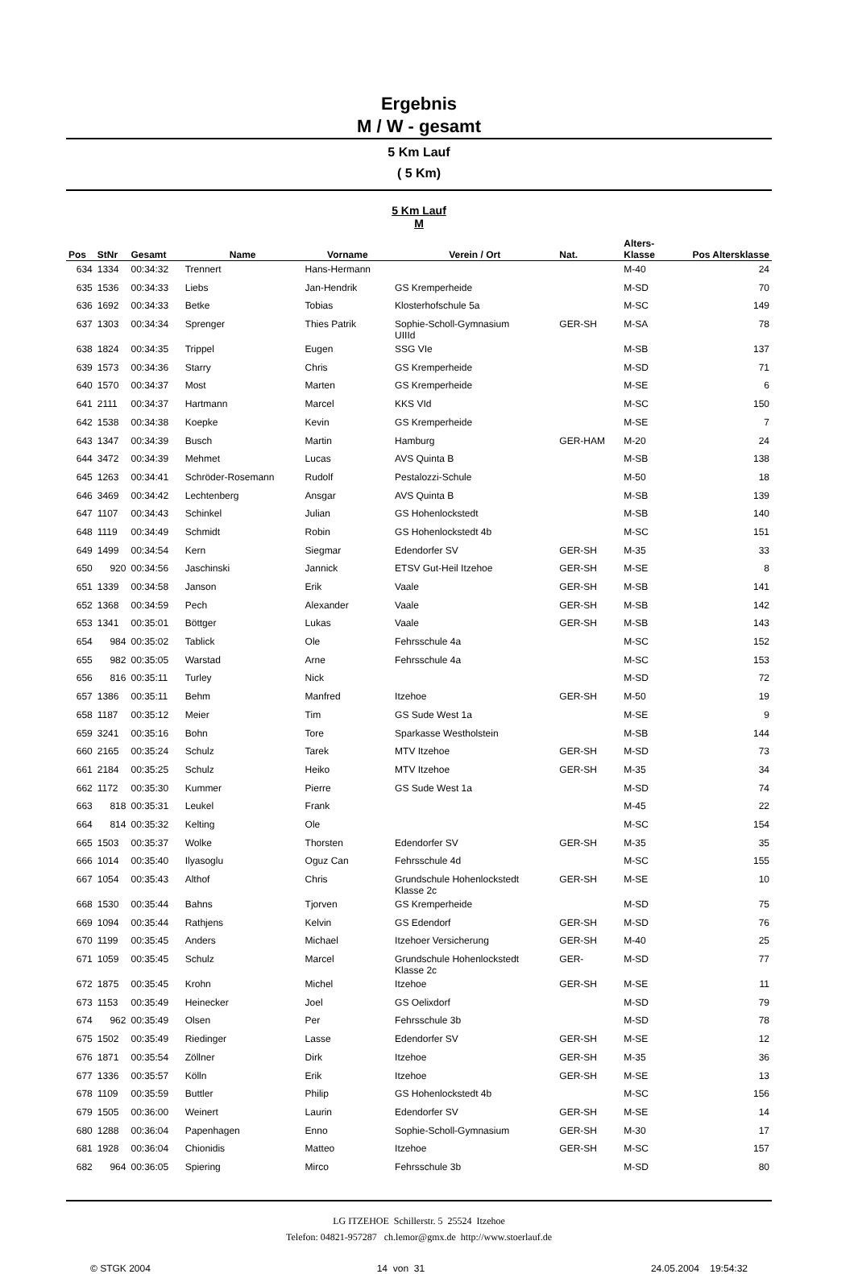Ergebnis
M / W - gesamt
5 Km Lauf
( 5 Km)
5 Km Lauf
M
| Pos | StNr | Gesamt | Name | Vorname | Verein / Ort | Nat. | Alters- Klasse | Pos Altersklasse |
| --- | --- | --- | --- | --- | --- | --- | --- | --- |
| 634 | 1334 | 00:34:32 | Trennert | Hans-Hermann | | | M-40 | 24 |
| 635 | 1536 | 00:34:33 | Liebs | Jan-Hendrik | GS Kremperheide | | M-SD | 70 |
| 636 | 1692 | 00:34:33 | Betke | Tobias | Klosterhofschule 5a | | M-SC | 149 |
| 637 | 1303 | 00:34:34 | Sprenger | Thies Patrik | Sophie-Scholl-Gymnasium UIIId | GER-SH | M-SA | 78 |
| 638 | 1824 | 00:34:35 | Trippel | Eugen | SSG VIe | | M-SB | 137 |
| 639 | 1573 | 00:34:36 | Starry | Chris | GS Kremperheide | | M-SD | 71 |
| 640 | 1570 | 00:34:37 | Most | Marten | GS Kremperheide | | M-SE | 6 |
| 641 | 2111 | 00:34:37 | Hartmann | Marcel | KKS VId | | M-SC | 150 |
| 642 | 1538 | 00:34:38 | Koepke | Kevin | GS Kremperheide | | M-SE | 7 |
| 643 | 1347 | 00:34:39 | Busch | Martin | Hamburg | GER-HAM | M-20 | 24 |
| 644 | 3472 | 00:34:39 | Mehmet | Lucas | AVS Quinta B | | M-SB | 138 |
| 645 | 1263 | 00:34:41 | Schröder-Rosemann | Rudolf | Pestalozzi-Schule | | M-50 | 18 |
| 646 | 3469 | 00:34:42 | Lechtenberg | Ansgar | AVS Quinta B | | M-SB | 139 |
| 647 | 1107 | 00:34:43 | Schinkel | Julian | GS Hohenlockstedt | | M-SB | 140 |
| 648 | 1119 | 00:34:49 | Schmidt | Robin | GS Hohenlockstedt 4b | | M-SC | 151 |
| 649 | 1499 | 00:34:54 | Kern | Siegmar | Edendorfer SV | GER-SH | M-35 | 33 |
| 650 | 920 | 00:34:56 | Jaschinski | Jannick | ETSV Gut-Heil Itzehoe | GER-SH | M-SE | 8 |
| 651 | 1339 | 00:34:58 | Janson | Erik | Vaale | GER-SH | M-SB | 141 |
| 652 | 1368 | 00:34:59 | Pech | Alexander | Vaale | GER-SH | M-SB | 142 |
| 653 | 1341 | 00:35:01 | Böttger | Lukas | Vaale | GER-SH | M-SB | 143 |
| 654 | 984 | 00:35:02 | Tablick | Ole | Fehrsschule 4a | | M-SC | 152 |
| 655 | 982 | 00:35:05 | Warstad | Arne | Fehrsschule 4a | | M-SC | 153 |
| 656 | 816 | 00:35:11 | Turley | Nick | | | M-SD | 72 |
| 657 | 1386 | 00:35:11 | Behm | Manfred | Itzehoe | GER-SH | M-50 | 19 |
| 658 | 1187 | 00:35:12 | Meier | Tim | GS Sude West 1a | | M-SE | 9 |
| 659 | 3241 | 00:35:16 | Bohn | Tore | Sparkasse Westholstein | | M-SB | 144 |
| 660 | 2165 | 00:35:24 | Schulz | Tarek | MTV Itzehoe | GER-SH | M-SD | 73 |
| 661 | 2184 | 00:35:25 | Schulz | Heiko | MTV Itzehoe | GER-SH | M-35 | 34 |
| 662 | 1172 | 00:35:30 | Kummer | Pierre | GS Sude West 1a | | M-SD | 74 |
| 663 | 818 | 00:35:31 | Leukel | Frank | | | M-45 | 22 |
| 664 | 814 | 00:35:32 | Kelting | Ole | | | M-SC | 154 |
| 665 | 1503 | 00:35:37 | Wolke | Thorsten | Edendorfer SV | GER-SH | M-35 | 35 |
| 666 | 1014 | 00:35:40 | Ilyasoglu | Oguz Can | Fehrsschule 4d | | M-SC | 155 |
| 667 | 1054 | 00:35:43 | Althof | Chris | Grundschule Hohenlockstedt Klasse 2c | GER-SH | M-SE | 10 |
| 668 | 1530 | 00:35:44 | Bahns | Tjorven | GS Kremperheide | | M-SD | 75 |
| 669 | 1094 | 00:35:44 | Rathjens | Kelvin | GS Edendorf | GER-SH | M-SD | 76 |
| 670 | 1199 | 00:35:45 | Anders | Michael | Itzehoer Versicherung | GER-SH | M-40 | 25 |
| 671 | 1059 | 00:35:45 | Schulz | Marcel | Grundschule Hohenlockstedt Klasse 2c | GER- | M-SD | 77 |
| 672 | 1875 | 00:35:45 | Krohn | Michel | Itzehoe | GER-SH | M-SE | 11 |
| 673 | 1153 | 00:35:49 | Heinecker | Joel | GS Oelixdorf | | M-SD | 79 |
| 674 | 962 | 00:35:49 | Olsen | Per | Fehrsschule 3b | | M-SD | 78 |
| 675 | 1502 | 00:35:49 | Riedinger | Lasse | Edendorfer SV | GER-SH | M-SE | 12 |
| 676 | 1871 | 00:35:54 | Zöllner | Dirk | Itzehoe | GER-SH | M-35 | 36 |
| 677 | 1336 | 00:35:57 | Kölln | Erik | Itzehoe | GER-SH | M-SE | 13 |
| 678 | 1109 | 00:35:59 | Buttler | Philip | GS Hohenlockstedt 4b | | M-SC | 156 |
| 679 | 1505 | 00:36:00 | Weinert | Laurin | Edendorfer SV | GER-SH | M-SE | 14 |
| 680 | 1288 | 00:36:04 | Papenhagen | Enno | Sophie-Scholl-Gymnasium | GER-SH | M-30 | 17 |
| 681 | 1928 | 00:36:04 | Chionidis | Matteo | Itzehoe | GER-SH | M-SC | 157 |
| 682 | 964 | 00:36:05 | Spiering | Mirco | Fehrsschule 3b | | M-SD | 80 |
LG ITZEHOE Schillerstr. 5 25524 Itzehoe
Telefon: 04821-957287 ch.lemor@gmx.de http://www.stoerlauf.de
© STGK 2004 14 von 31 24.05.2004 19:54:32